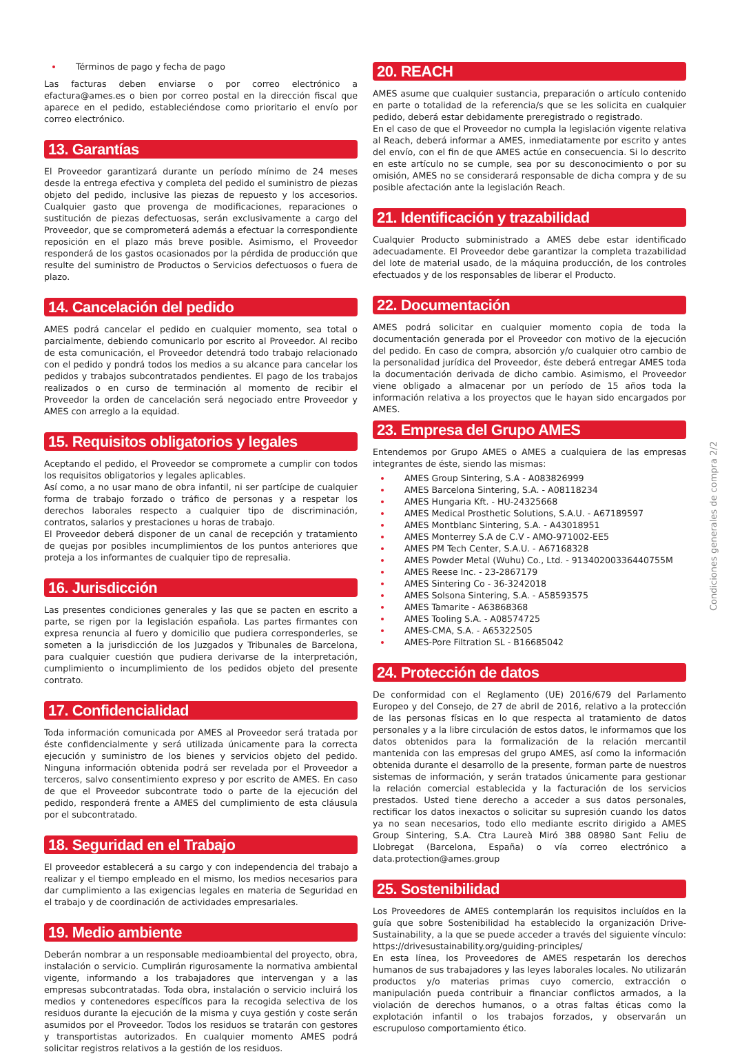Términos de pago y fecha de pago
Las facturas deben enviarse o por correo electrónico a efactura@ames.es o bien por correo postal en la dirección fiscal que aparece en el pedido, estableciéndose como prioritario el envío por correo electrónico.
13. Garantías
El Proveedor garantizará durante un período mínimo de 24 meses desde la entrega efectiva y completa del pedido el suministro de piezas objeto del pedido, inclusive las piezas de repuesto y los accesorios. Cualquier gasto que provenga de modificaciones, reparaciones o sustitución de piezas defectuosas, serán exclusivamente a cargo del Proveedor, que se comprometerá además a efectuar la correspondiente reposición en el plazo más breve posible. Asimismo, el Proveedor responderá de los gastos ocasionados por la pérdida de producción que resulte del suministro de Productos o Servicios defectuosos o fuera de plazo.
14. Cancelación del pedido
AMES podrá cancelar el pedido en cualquier momento, sea total o parcialmente, debiendo comunicarlo por escrito al Proveedor. Al recibo de esta comunicación, el Proveedor detendrá todo trabajo relacionado con el pedido y pondrá todos los medios a su alcance para cancelar los pedidos y trabajos subcontratados pendientes. El pago de los trabajos realizados o en curso de terminación al momento de recibir el Proveedor la orden de cancelación será negociado entre Proveedor y AMES con arreglo a la equidad.
15. Requisitos obligatorios y legales
Aceptando el pedido, el Proveedor se compromete a cumplir con todos los requisitos obligatorios y legales aplicables.
Así como, a no usar mano de obra infantil, ni ser partícipe de cualquier forma de trabajo forzado o tráfico de personas y a respetar los derechos laborales respecto a cualquier tipo de discriminación, contratos, salarios y prestaciones u horas de trabajo.
El Proveedor deberá disponer de un canal de recepción y tratamiento de quejas por posibles incumplimientos de los puntos anteriores que proteja a los informantes de cualquier tipo de represalia.
16. Jurisdicción
Las presentes condiciones generales y las que se pacten en escrito a parte, se rigen por la legislación española. Las partes firmantes con expresa renuncia al fuero y domicilio que pudiera corresponderles, se someten a la jurisdicción de los Juzgados y Tribunales de Barcelona, para cualquier cuestión que pudiera derivarse de la interpretación, cumplimiento o incumplimiento de los pedidos objeto del presente contrato.
17. Confidencialidad
Toda información comunicada por AMES al Proveedor será tratada por éste confidencialmente y será utilizada únicamente para la correcta ejecución y suministro de los bienes y servicios objeto del pedido. Ninguna información obtenida podrá ser revelada por el Proveedor a terceros, salvo consentimiento expreso y por escrito de AMES. En caso de que el Proveedor subcontrate todo o parte de la ejecución del pedido, responderá frente a AMES del cumplimiento de esta cláusula por el subcontratado.
18. Seguridad en el Trabajo
El proveedor establecerá a su cargo y con independencia del trabajo a realizar y el tiempo empleado en el mismo, los medios necesarios para dar cumplimiento a las exigencias legales en materia de Seguridad en el trabajo y de coordinación de actividades empresariales.
19. Medio ambiente
Deberán nombrar a un responsable medioambiental del proyecto, obra, instalación o servicio. Cumplirán rigurosamente la normativa ambiental vigente, informando a los trabajadores que intervengan y a las empresas subcontratadas. Toda obra, instalación o servicio incluirá los medios y contenedores específicos para la recogida selectiva de los residuos durante la ejecución de la misma y cuya gestión y coste serán asumidos por el Proveedor. Todos los residuos se tratarán con gestores y transportistas autorizados. En cualquier momento AMES podrá solicitar registros relativos a la gestión de los residuos.
20. REACH
AMES asume que cualquier sustancia, preparación o artículo contenido en parte o totalidad de la referencia/s que se les solicita en cualquier pedido, deberá estar debidamente preregistrado o registrado.
En el caso de que el Proveedor no cumpla la legislación vigente relativa al Reach, deberá informar a AMES, inmediatamente por escrito y antes del envío, con el fin de que AMES actúe en consecuencia. Si lo descrito en este artículo no se cumple, sea por su desconocimiento o por su omisión, AMES no se considerará responsable de dicha compra y de su posible afectación ante la legislación Reach.
21. Identificación y trazabilidad
Cualquier Producto subministrado a AMES debe estar identificado adecuadamente. El Proveedor debe garantizar la completa trazabilidad del lote de material usado, de la máquina producción, de los controles efectuados y de los responsables de liberar el Producto.
22. Documentación
AMES podrá solicitar en cualquier momento copia de toda la documentación generada por el Proveedor con motivo de la ejecución del pedido. En caso de compra, absorción y/o cualquier otro cambio de la personalidad jurídica del Proveedor, éste deberá entregar AMES toda la documentación derivada de dicho cambio. Asimismo, el Proveedor viene obligado a almacenar por un período de 15 años toda la información relativa a los proyectos que le hayan sido encargados por AMES.
23. Empresa del Grupo AMES
Entendemos por Grupo AMES o AMES a cualquiera de las empresas integrantes de éste, siendo las mismas:
AMES Group Sintering, S.A - A083826999
AMES Barcelona Sintering, S.A. - A08118234
AMES Hungaria Kft. - HU-24325668
AMES Medical Prosthetic Solutions, S.A.U. - A67189597
AMES Montblanc Sintering, S.A. - A43018951
AMES Monterrey S.A de C.V - AMO-971002-EE5
AMES PM Tech Center, S.A.U. - A67168328
AMES Powder Metal (Wuhu) Co., Ltd. - 91340200336440755M
AMES Reese Inc. - 23-2867179
AMES Sintering Co - 36-3242018
AMES Solsona Sintering, S.A. - A58593575
AMES Tamarite - A63868368
AMES Tooling S.A. - A08574725
AMES-CMA, S.A. - A65322505
AMES-Pore Filtration SL - B16685042
24. Protección de datos
De conformidad con el Reglamento (UE) 2016/679 del Parlamento Europeo y del Consejo, de 27 de abril de 2016, relativo a la protección de las personas físicas en lo que respecta al tratamiento de datos personales y a la libre circulación de estos datos, le informamos que los datos obtenidos para la formalización de la relación mercantil mantenida con las empresas del grupo AMES, así como la información obtenida durante el desarrollo de la presente, forman parte de nuestros sistemas de información, y serán tratados únicamente para gestionar la relación comercial establecida y la facturación de los servicios prestados. Usted tiene derecho a acceder a sus datos personales, rectificar los datos inexactos o solicitar su supresión cuando los datos ya no sean necesarios, todo ello mediante escrito dirigido a AMES Group Sintering, S.A. Ctra Laureà Miró 388 08980 Sant Feliu de Llobregat (Barcelona, España) o vía correo electrónico a data.protection@ames.group
25. Sostenibilidad
Los Proveedores de AMES contemplarán los requisitos incluídos en la guía que sobre Sostenibilidad ha establecido la organización Drive-Sustainability, a la que se puede acceder a través del siguiente vínculo: https://drivesustainability.org/guiding-principles/
En esta línea, los Proveedores de AMES respetarán los derechos humanos de sus trabajadores y las leyes laborales locales. No utilizarán productos y/o materias primas cuyo comercio, extracción o manipulación pueda contribuir a financiar conflictos armados, a la violación de derechos humanos, o a otras faltas éticas como la explotación infantil o los trabajos forzados, y observarán un escrupuloso comportamiento ético.
Condiciones generales de compra 2/2